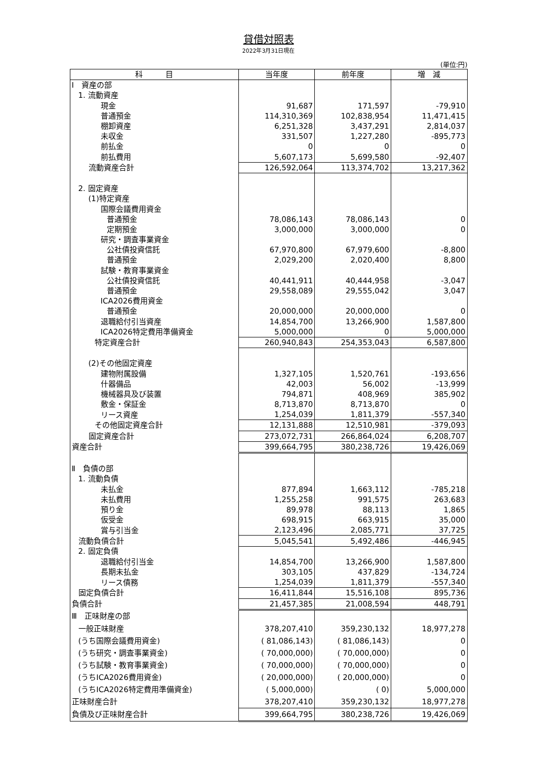貸借対照表
2022年3月31日現在
(単位:円)
| 科 目 | 当年度 | 前年度 | 増 減 |
| --- | --- | --- | --- |
| Ⅰ 資産の部 | | | |
| 1. 流動資産 | | | |
| 現金 | 91,687 | 171,597 | -79,910 |
| 普通預金 | 114,310,369 | 102,838,954 | 11,471,415 |
| 棚卸資産 | 6,251,328 | 3,437,291 | 2,814,037 |
| 未収金 | 331,507 | 1,227,280 | -895,773 |
| 前払金 | 0 | 0 | 0 |
| 前払費用 | 5,607,173 | 5,699,580 | -92,407 |
| 流動資産合計 | 126,592,064 | 113,374,702 | 13,217,362 |
| 2. 固定資産 | | | |
| (1)特定資産 | | | |
| 国際会議費用資金 | | | |
| 普通預金 | 78,086,143 | 78,086,143 | 0 |
| 定期預金 | 3,000,000 | 3,000,000 | 0 |
| 研究・調査事業資金 | | | |
| 公社債投資信託 | 67,970,800 | 67,979,600 | -8,800 |
| 普通預金 | 2,029,200 | 2,020,400 | 8,800 |
| 試験・教育事業資金 | | | |
| 公社債投資信託 | 40,441,911 | 40,444,958 | -3,047 |
| 普通預金 | 29,558,089 | 29,555,042 | 3,047 |
| ICA2026費用資金 | | | |
| 普通預金 | 20,000,000 | 20,000,000 | 0 |
| 退職給付引当資産 | 14,854,700 | 13,266,900 | 1,587,800 |
| ICA2026特定費用準備資金 | 5,000,000 | 0 | 5,000,000 |
| 特定資産合計 | 260,940,843 | 254,353,043 | 6,587,800 |
| (2)その他固定資産 | | | |
| 建物附属設備 | 1,327,105 | 1,520,761 | -193,656 |
| 什器備品 | 42,003 | 56,002 | -13,999 |
| 機械器具及び装置 | 794,871 | 408,969 | 385,902 |
| 敷金・保証金 | 8,713,870 | 8,713,870 | 0 |
| リース資産 | 1,254,039 | 1,811,379 | -557,340 |
| その他固定資産合計 | 12,131,888 | 12,510,981 | -379,093 |
| 固定資産合計 | 273,072,731 | 266,864,024 | 6,208,707 |
| 資産合計 | 399,664,795 | 380,238,726 | 19,426,069 |
| Ⅱ 負債の部 | | | |
| 1. 流動負債 | | | |
| 未払金 | 877,894 | 1,663,112 | -785,218 |
| 未払費用 | 1,255,258 | 991,575 | 263,683 |
| 預り金 | 89,978 | 88,113 | 1,865 |
| 仮受金 | 698,915 | 663,915 | 35,000 |
| 賞与引当金 | 2,123,496 | 2,085,771 | 37,725 |
| 流動負債合計 | 5,045,541 | 5,492,486 | -446,945 |
| 2. 固定負債 | | | |
| 退職給付引当金 | 14,854,700 | 13,266,900 | 1,587,800 |
| 長期未払金 | 303,105 | 437,829 | -134,724 |
| リース債務 | 1,254,039 | 1,811,379 | -557,340 |
| 固定負債合計 | 16,411,844 | 15,516,108 | 895,736 |
| 負債合計 | 21,457,385 | 21,008,594 | 448,791 |
| Ⅲ 正味財産の部 | | | |
| 一般正味財産 | 378,207,410 | 359,230,132 | 18,977,278 |
| (うち国際会議費用資金) | ( 81,086,143) | ( 81,086,143) | 0 |
| (うち研究・調査事業資金) | ( 70,000,000) | ( 70,000,000) | 0 |
| (うち試験・教育事業資金) | ( 70,000,000) | ( 70,000,000) | 0 |
| (うちICA2026費用資金) | ( 20,000,000) | ( 20,000,000) | 0 |
| (うちICA2026特定費用準備資金) | ( 5,000,000) | ( 0) | 5,000,000 |
| 正味財産合計 | 378,207,410 | 359,230,132 | 18,977,278 |
| 負債及び正味財産合計 | 399,664,795 | 380,238,726 | 19,426,069 |